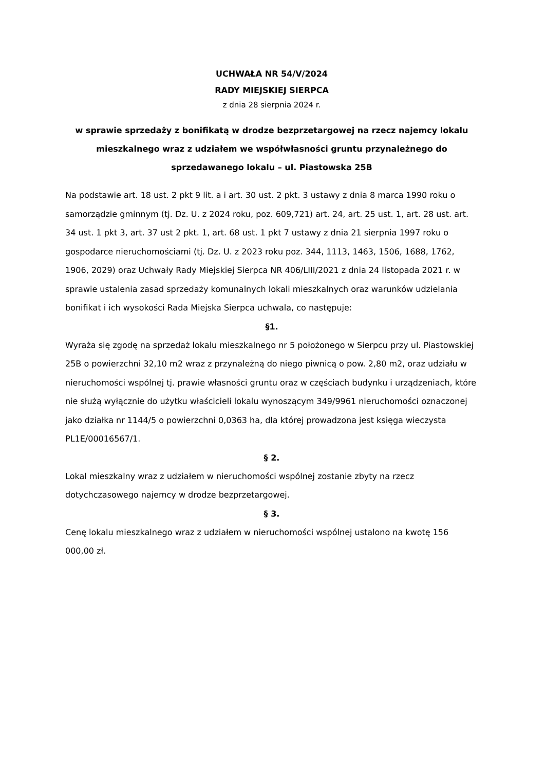UCHWAŁA NR 54/V/2024
RADY MIEJSKIEJ SIERPCA
z dnia 28 sierpnia 2024 r.
w sprawie sprzedaży z bonifikatą w drodze bezprzetargowej na rzecz najemcy lokalu mieszkalnego wraz z udziałem we współwłasności gruntu przynależnego do sprzedawanego lokalu – ul. Piastowska 25B
Na podstawie art. 18 ust. 2 pkt 9 lit. a i art. 30 ust. 2 pkt. 3 ustawy z dnia 8 marca 1990 roku o samorządzie gminnym (tj. Dz. U. z 2024 roku, poz. 609,721) art. 24, art. 25 ust. 1, art. 28 ust. art. 34 ust. 1 pkt 3, art. 37 ust 2 pkt. 1, art. 68 ust. 1 pkt 7 ustawy z dnia 21 sierpnia 1997 roku o gospodarce nieruchomościami (tj. Dz. U. z 2023 roku poz. 344, 1113, 1463, 1506, 1688, 1762, 1906, 2029) oraz Uchwały Rady Miejskiej Sierpca NR 406/LIII/2021 z dnia 24 listopada 2021 r. w sprawie ustalenia zasad sprzedaży komunalnych lokali mieszkalnych oraz warunków udzielania bonifikat i ich wysokości Rada Miejska Sierpca uchwala, co następuje:
§1.
Wyraża się zgodę na sprzedaż lokalu mieszkalnego nr 5 położonego w Sierpcu przy ul. Piastowskiej 25B o powierzchni 32,10 m2 wraz z przynależną do niego piwnicą o pow. 2,80 m2, oraz udziału w nieruchomości wspólnej tj. prawie własności gruntu oraz w częściach budynku i urządzeniach, które nie służą wyłącznie do użytku właścicieli lokalu wynoszącym 349/9961 nieruchomości oznaczonej jako działka nr 1144/5 o powierzchni 0,0363 ha, dla której prowadzona jest księga wieczysta PL1E/00016567/1.
§ 2.
Lokal mieszkalny wraz z udziałem w nieruchomości wspólnej zostanie zbyty na rzecz dotychczasowego najemcy w drodze bezprzetargowej.
§ 3.
Cenę lokalu mieszkalnego wraz z udziałem w nieruchomości wspólnej ustalono na kwotę 156 000,00 zł.